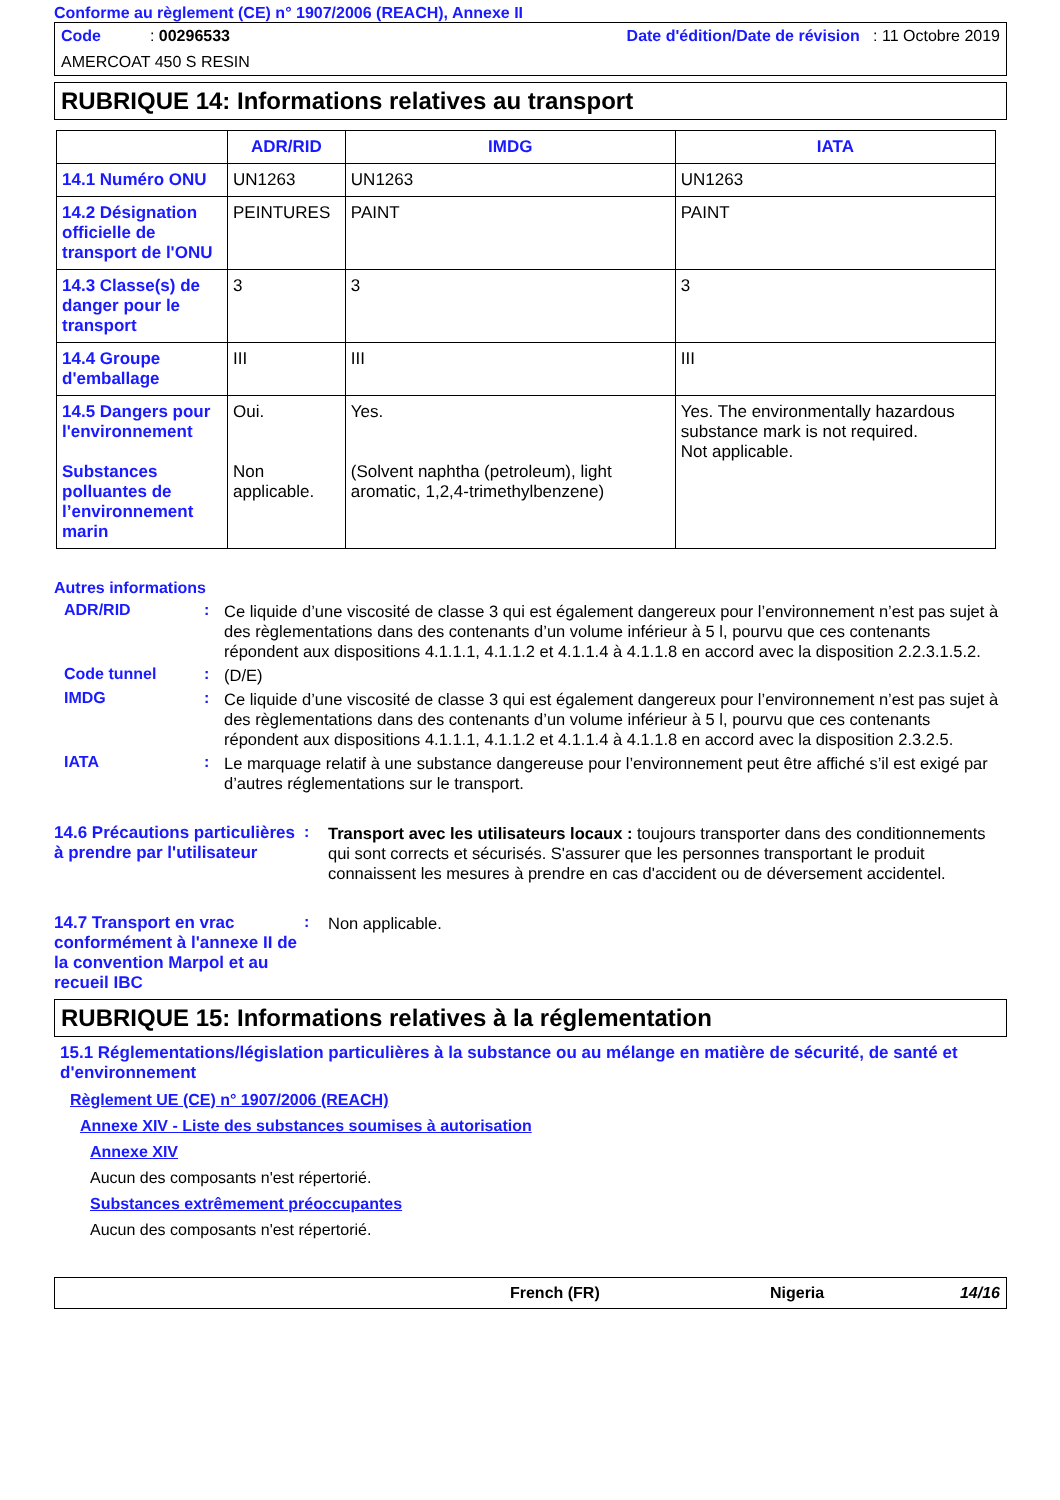Conforme au règlement (CE) n° 1907/2006 (REACH), Annexe II
Code : 00296533 Date d'édition/Date de révision : 11 Octobre 2019
AMERCOAT 450 S RESIN
RUBRIQUE 14: Informations relatives au transport
| | ADR/RID | IMDG | IATA |
| --- | --- | --- | --- |
| 14.1 Numéro ONU | UN1263 | UN1263 | UN1263 |
| 14.2 Désignation officielle de transport de l'ONU | PEINTURES | PAINT | PAINT |
| 14.3 Classe(s) de danger pour le transport | 3 | 3 | 3 |
| 14.4 Groupe d'emballage | III | III | III |
| 14.5 Dangers pour l'environnement Substances polluantes de l’environnement marin | Oui. Non applicable. | Yes. (Solvent naphtha (petroleum), light aromatic, 1,2,4-trimethylbenzene) | Yes. The environmentally hazardous substance mark is not required. Not applicable. |
Autres informations
ADR/RID :
Ce liquide d’une viscosité de classe 3 qui est également dangereux pour l’environnement n’est pas sujet à des règlementations dans des contenants d’un volume inférieur à 5 l, pourvu que ces contenants répondent aux dispositions 4.1.1.1, 4.1.1.2 et 4.1.1.4 à 4.1.1.8 en accord avec la disposition 2.2.3.1.5.2.
Code tunnel :
(D/E)
IMDG :
Ce liquide d’une viscosité de classe 3 qui est également dangereux pour l’environnement n’est pas sujet à des règlementations dans des contenants d’un volume inférieur à 5 l, pourvu que ces contenants répondent aux dispositions 4.1.1.1, 4.1.1.2 et 4.1.1.4 à 4.1.1.8 en accord avec la disposition 2.3.2.5.
IATA :
Le marquage relatif à une substance dangereuse pour l’environnement peut être affiché s’il est exigé par d’autres réglementations sur le transport.
14.6 Précautions particulières à prendre par l'utilisateur
:
Transport avec les utilisateurs locaux : toujours transporter dans des conditionnements qui sont corrects et sécurisés. S'assurer que les personnes transportant le produit connaissent les mesures à prendre en cas d'accident ou de déversement accidentel.
14.7 Transport en vrac conformément à l'annexe II de la convention Marpol et au recueil IBC
:
Non applicable.
RUBRIQUE 15: Informations relatives à la réglementation
15.1 Réglementations/législation particulières à la substance ou au mélange en matière de sécurité, de santé et d'environnement
Règlement UE (CE) n° 1907/2006 (REACH)
Annexe XIV - Liste des substances soumises à autorisation
Annexe XIV
Aucun des composants n'est répertorié.
Substances extrêmement préoccupantes
Aucun des composants n'est répertorié.
French (FR) Nigeria 14/16